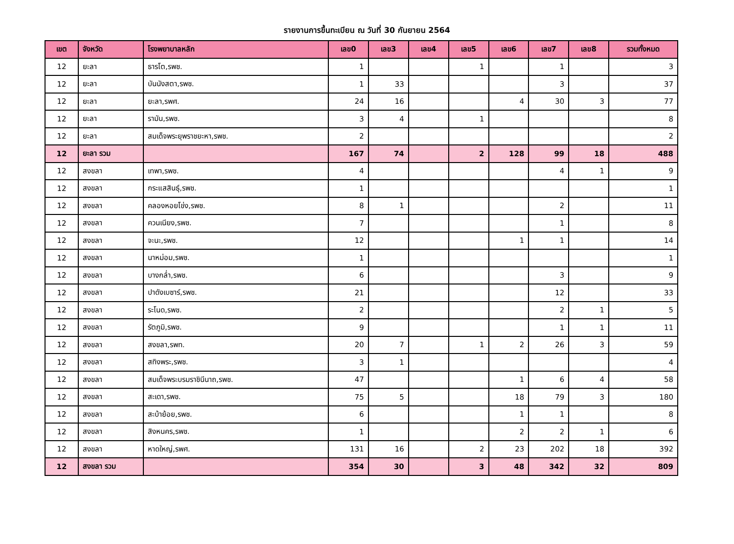รายงานการขึ้นทะเบียน ณ วันที่ 30 กันยายน 2564
| เขต | จังหวัด | โรงพยาบาลหลัก | เลข0 | เลข3 | เลข4 | เลข5 | เลข6 | เลข7 | เลข8 | รวมทั้งหมด |
| --- | --- | --- | --- | --- | --- | --- | --- | --- | --- | --- |
| 12 | ยะลา | ธารโต,รพช. | 1 | | | 1 | | 1 | | 3 |
| 12 | ยะลา | บันนังสตา,รพช. | 1 | 33 | | | | 3 | | 37 |
| 12 | ยะลา | ยะลา,รพศ. | 24 | 16 | | | 4 | 30 | 3 | 77 |
| 12 | ยะลา | รามัน,รพช. | 3 | 4 | | 1 | | | | 8 |
| 12 | ยะลา | สมเด็จพระยุพราชยะหา,รพช. | 2 | | | | | | | 2 |
| 12 | ยะลา รวม | | 167 | 74 | | 2 | 128 | 99 | 18 | 488 |
| 12 | สงขลา | เทพา,รพช. | 4 | | | | | 4 | 1 | 9 |
| 12 | สงขลา | กระแสสินธุ์,รพช. | 1 | | | | | | | 1 |
| 12 | สงขลา | คลองหอยโข่ง,รพช. | 8 | 1 | | | | 2 | | 11 |
| 12 | สงขลา | ควนเนียง,รพช. | 7 | | | | | 1 | | 8 |
| 12 | สงขลา | จะนะ,รพช. | 12 | | | | 1 | 1 | | 14 |
| 12 | สงขลา | นาหม่อม,รพช. | 1 | | | | | | | 1 |
| 12 | สงขลา | บางกล่ำ,รพช. | 6 | | | | | 3 | | 9 |
| 12 | สงขลา | ปาดังเบซาร์,รพช. | 21 | | | | | 12 | | 33 |
| 12 | สงขลา | ระโนด,รพช. | 2 | | | | | 2 | 1 | 5 |
| 12 | สงขลา | รัตภูมิ,รพช. | 9 | | | | | 1 | 1 | 11 |
| 12 | สงขลา | สงขลา,รพท. | 20 | 7 | | 1 | 2 | 26 | 3 | 59 |
| 12 | สงขลา | สทิงพระ,รพช. | 3 | 1 | | | | | | 4 |
| 12 | สงขลา | สมเด็จพระบรมราชินีนาถ,รพช. | 47 | | | | 1 | 6 | 4 | 58 |
| 12 | สงขลา | สะเดา,รพช. | 75 | 5 | | | 18 | 79 | 3 | 180 |
| 12 | สงขลา | สะบ้าย้อย,รพช. | 6 | | | | 1 | 1 | | 8 |
| 12 | สงขลา | สิงหนคร,รพช. | 1 | | | | 2 | 2 | 1 | 6 |
| 12 | สงขลา | หาดใหญ่,รพศ. | 131 | 16 | | 2 | 23 | 202 | 18 | 392 |
| 12 | สงขลา รวม | | 354 | 30 | | 3 | 48 | 342 | 32 | 809 |